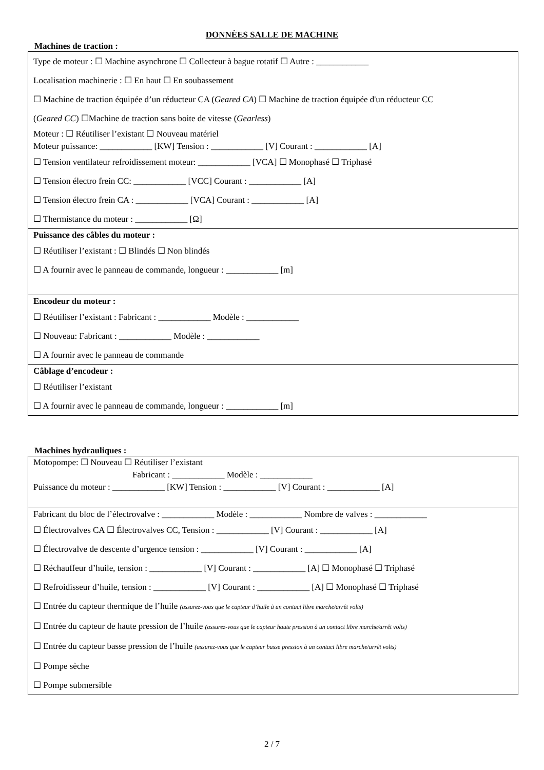DONNÈES SALLE DE MACHINE
Machines de traction :
Type de moteur : ☐ Machine asynchrone ☐ Collecteur à bague rotatif ☐ Autre : ____________
Localisation machinerie : ☐ En haut ☐ En soubassement
☐ Machine de traction équipée d’un réducteur CA (Geared CA) ☐ Machine de traction équipée d'un réducteur CC
(Geared CC) ☐Machine de traction sans boite de vitesse (Gearless)
Moteur : ☐ Réutiliser l’existant ☐ Nouveau matériel
Moteur puissance: ____________ [KW] Tension : ____________ [V] Courant : ____________ [A]
☐ Tension ventilateur refroidissement moteur: ____________ [VCA] ☐ Monophasé ☐ Triphasé
☐ Tension électro frein CC: ____________ [VCC] Courant : ____________ [A]
☐ Tension électro frein CA : ____________ [VCA] Courant : ____________ [A]
☐ Thermistance du moteur : ____________ [Ω]
Puissance des câbles du moteur :
☐ Réutiliser l’existant : ☐ Blindés ☐ Non blindés
☐ A fournir avec le panneau de commande, longueur : ____________ [m]
Encodeur du moteur :
☐ Réutiliser l’existant : Fabricant : ____________ Modèle : ____________
☐ Nouveau: Fabricant : ____________ Modèle : ____________
☐ A fournir avec le panneau de commande
Câblage d’encodeur :
☐ Réutiliser l’existant
☐ A fournir avec le panneau de commande, longueur : ____________ [m]
Machines hydrauliques :
Motopompe: ☐ Nouveau ☐ Réutiliser l’existant
Fabricant : ____________ Modèle : ____________
Puissance du moteur : ____________ [KW] Tension : ____________ [V] Courant : ____________ [A]
Fabricant du bloc de l’électrovalve : ____________ Modèle : ____________ Nombre de valves : ____________
☐ Électrovalves CA ☐ Électrovalves CC, Tension : ____________ [V] Courant : ____________ [A]
☐ Électrovalve de descente d’urgence tension : ____________ [V] Courant : ____________ [A]
☐ Réchauffeur d’huile, tension : ____________ [V] Courant : ____________ [A] ☐ Monophasé ☐ Triphasé
☐ Refroidisseur d’huile, tension : ____________ [V] Courant : ____________ [A] ☐ Monophasé ☐ Triphasé
☐ Entrée du capteur thermique de l’huile (assurez-vous que le capteur d’huile à un contact libre marche/arrêt volts)
☐ Entrée du capteur de haute pression de l’huile (assurez-vous que le capteur haute pression à un contact libre marche/arrêt volts)
☐ Entrée du capteur basse pression de l’huile (assurez-vous que le capteur basse pression à un contact libre marche/arrêt volts)
☐ Pompe sèche
☐ Pompe submersible
2 / 7